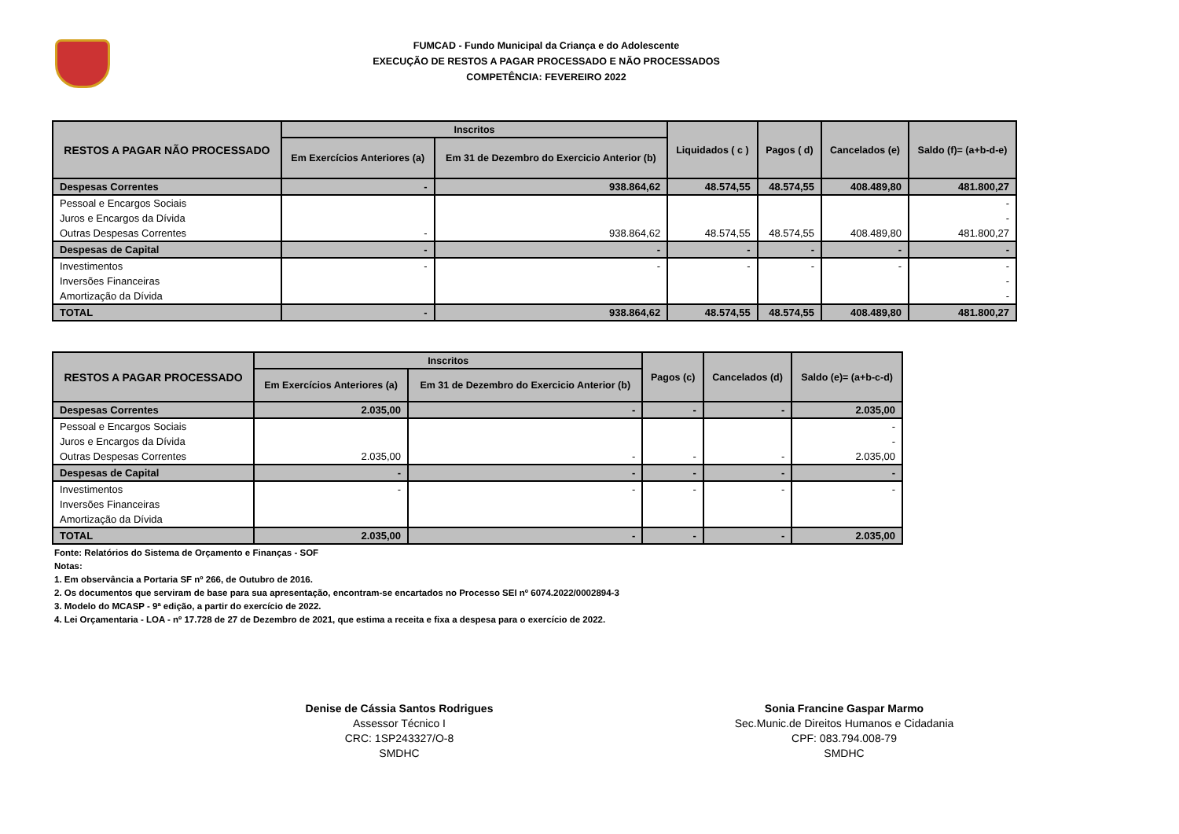FUMCAD - Fundo Municipal da Criança e do Adolescente
EXECUÇÃO DE RESTOS A PAGAR PROCESSADO E NÃO PROCESSADOS
COMPETÊNCIA: FEVEREIRO 2022
| RESTOS A PAGAR NÃO PROCESSADO | Inscritos | | Liquidados ( c ) | Pagos ( d) | Cancelados (e) | Saldo (f)= (a+b-d-e) |
| --- | --- | --- | --- | --- | --- | --- |
| | Em Exercícios Anteriores (a) | Em 31 de Dezembro do Exercicio Anterior (b) | | | | |
| Despesas Correntes | - | 938.864,62 | 48.574,55 | 48.574,55 | 408.489,80 | 481.800,27 |
| Pessoal e Encargos Sociais | | | | | | - |
| Juros e Encargos da Dívida | | | | | | - |
| Outras Despesas Correntes | - | 938.864,62 | 48.574,55 | 48.574,55 | 408.489,80 | 481.800,27 |
| Despesas de Capital | - | - | - | - | - | - |
| Investimentos | - | - | - | - | - | - |
| Inversões Financeiras | | | | | | - |
| Amortização da Dívida | | | | | | - |
| TOTAL | - | 938.864,62 | 48.574,55 | 48.574,55 | 408.489,80 | 481.800,27 |
| RESTOS A PAGAR PROCESSADO | Inscritos | | Pagos (c) | Cancelados (d) | Saldo (e)= (a+b-c-d) |
| --- | --- | --- | --- | --- | --- |
| | Em Exercícios Anteriores (a) | Em 31 de Dezembro do Exercicio Anterior (b) | | | |
| Despesas Correntes | 2.035,00 | - | - | - | 2.035,00 |
| Pessoal e Encargos Sociais | | | | | - |
| Juros e Encargos da Dívida | | | | | - |
| Outras Despesas Correntes | 2.035,00 | - | - | - | 2.035,00 |
| Despesas de Capital | - | - | - | - | - |
| Investimentos | - | - | - | - | - |
| Inversões Financeiras | | | | | |
| Amortização da Dívida | | | | | |
| TOTAL | 2.035,00 | - | - | - | 2.035,00 |
Fonte: Relatórios do Sistema de Orçamento e Finanças - SOF
Notas:
1. Em observância a Portaria SF nº 266, de Outubro de 2016.
2. Os documentos que serviram de base para sua apresentação, encontram-se encartados no Processo SEI nº 6074.2022/0002894-3
3. Modelo do MCASP - 9ª edição, a partir do exercício de 2022.
4. Lei Orçamentaria - LOA - nº 17.728 de 27 de Dezembro de 2021, que estima a receita e fixa a despesa para o exercício de 2022.
Denise de Cássia Santos Rodrigues
Assessor Técnico I
CRC: 1SP243327/O-8
SMDHC
Sonia Francine Gaspar Marmo
Sec.Munic.de Direitos Humanos e Cidadania
CPF: 083.794.008-79
SMDHC